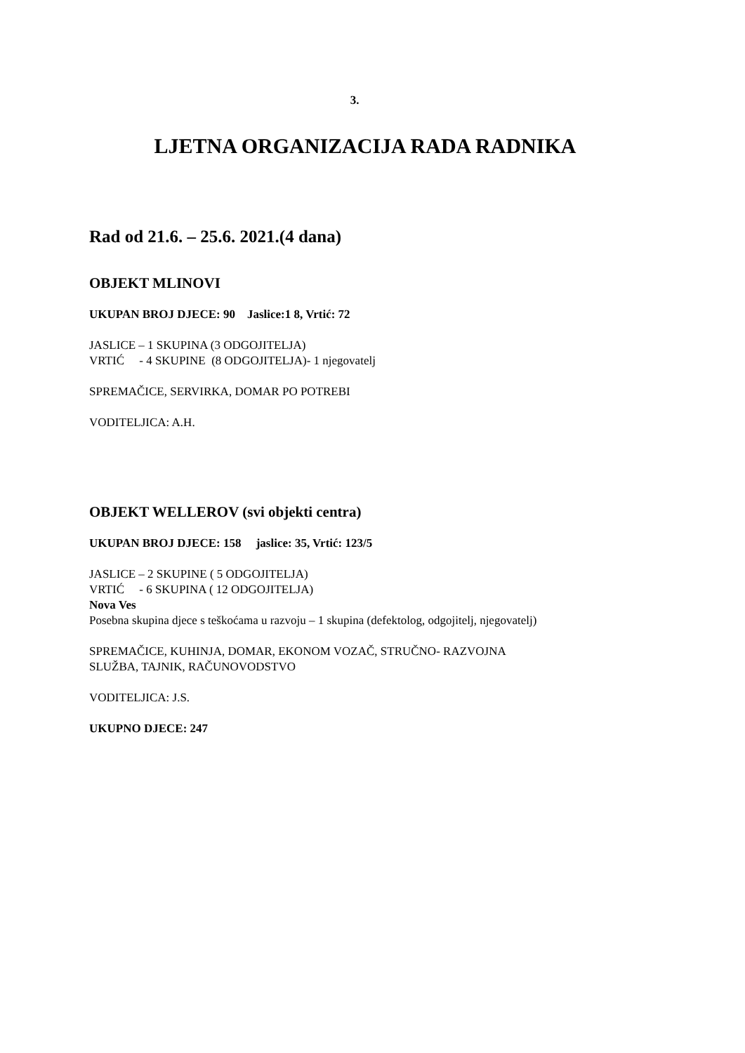3.
LJETNA ORGANIZACIJA RADA RADNIKA
Rad od 21.6. – 25.6. 2021.(4 dana)
OBJEKT MLINOVI
UKUPAN BROJ DJECE: 90 Jaslice:1 8, Vrtić: 72
JASLICE – 1 SKUPINA (3 ODGOJITELJA)
VRTIĆ - 4 SKUPINE (8 ODGOJITELJA)- 1 njegovatelj
SPREMAČICE, SERVIRKA, DOMAR PO POTREBI
VODITELJICA: A.H.
OBJEKT WELLEROV (svi objekti centra)
UKUPAN BROJ DJECE: 158 jaslice: 35, Vrtić: 123/5
JASLICE – 2 SKUPINE ( 5 ODGOJITELJA)
VRTIĆ - 6 SKUPINA ( 12 ODGOJITELJA)
Nova Ves
Posebna skupina djece s teškoćama u razvoju – 1 skupina (defektolog, odgojitelj, njegovatelj)
SPREMAČICE, KUHINJA, DOMAR, EKONOM VOZAČ, STRUČNO- RAZVOJNA
SLUŽBA, TAJNIK, RAČUNOVODSTVO
VODITELJICA: J.S.
UKUPNO DJECE: 247